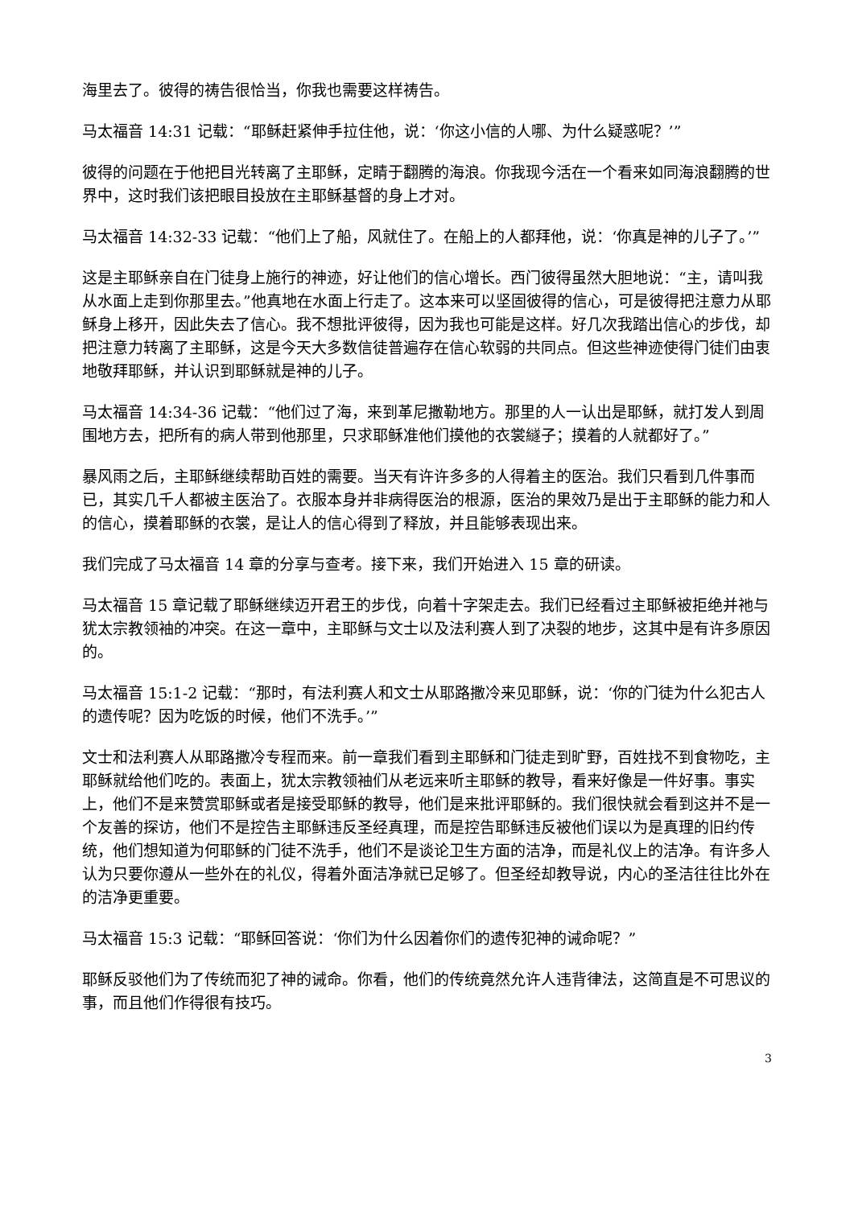海里去了。彼得的祷告很恰当，你我也需要这样祷告。
马太福音 14:31 记载：“耶稣赶紧伸手拉住他，说：‘你这小信的人哪、为什么疑惑呢？’”
彼得的问题在于他把目光转离了主耶稣，定睛于翻腾的海浪。你我现今活在一个看来如同海浪翻腾的世界中，这时我们该把眼目投放在主耶稣基督的身上才对。
马太福音 14:32-33 记载：“他们上了船，风就住了。在船上的人都拜他，说：‘你真是神的儿子了。’”
这是主耶稣亲自在门徒身上施行的神迹，好让他们的信心增长。西门彼得虽然大胆地说：“主，请叫我从水面上走到你那里去。”他真地在水面上行走了。这本来可以坚固彼得的信心，可是彼得把注意力从耶稣身上移开，因此失去了信心。我不想批评彼得，因为我也可能是这样。好几次我踏出信心的步伐，却把注意力转离了主耶稣，这是今天大多数信徒普遍存在信心软弱的共同点。但这些神迹使得门徒们由衷地敬拜耶稣，并认识到耶稣就是神的儿子。
马太福音 14:34-36 记载：“他们过了海，来到革尼撒勒地方。那里的人一认出是耶稣，就打发人到周围地方去，把所有的病人带到他那里，只求耶稣准他们摸他的衣裳繸子；摸着的人就都好了。”
暴风雨之后，主耶稣继续帮助百姓的需要。当天有许许多多的人得着主的医治。我们只看到几件事而已，其实几千人都被主医治了。衣服本身并非病得医治的根源，医治的果效乃是出于主耶稣的能力和人的信心，摸着耶稣的衣裳，是让人的信心得到了释放，并且能够表现出来。
我们完成了马太福音 14 章的分享与查考。接下来，我们开始进入 15 章的研读。
马太福音 15 章记载了耶稣继续迈开君王的步伐，向着十字架走去。我们已经看过主耶稣被拒绝并祂与犹太宗教领袖的冲突。在这一章中，主耶稣与文士以及法利赛人到了决裂的地步，这其中是有许多原因的。
马太福音 15:1-2 记载：“那时，有法利赛人和文士从耶路撒冷来见耶稣，说：‘你的门徒为什么犯古人的遗传呢？因为吃饭的时候，他们不洗手。’”
文士和法利赛人从耶路撒冷专程而来。前一章我们看到主耶稣和门徒走到旷野，百姓找不到食物吃，主耶稣就给他们吃的。表面上，犹太宗教领袖们从老远来听主耶稣的教导，看来好像是一件好事。事实上，他们不是来赞赏耶稣或者是接受耶稣的教导，他们是来批评耶稣的。我们很快就会看到这并不是一个友善的探访，他们不是控告主耶稣违反圣经真理，而是控告耶稣违反被他们误以为是真理的旧约传统，他们想知道为何耶稣的门徒不洗手，他们不是谈论卫生方面的洁净，而是礼仪上的洁净。有许多人认为只要你遵从一些外在的礼仪，得着外面洁净就已足够了。但圣经却教导说，内心的圣洁往往比外在的洁净更重要。
马太福音 15:3 记载：“耶稣回答说：‘你们为什么因着你们的遗传犯神的诫命呢？”
耶稣反驳他们为了传统而犯了神的诫命。你看，他们的传统竟然允许人违背律法，这简直是不可思议的事，而且他们作得很有技巧。
3